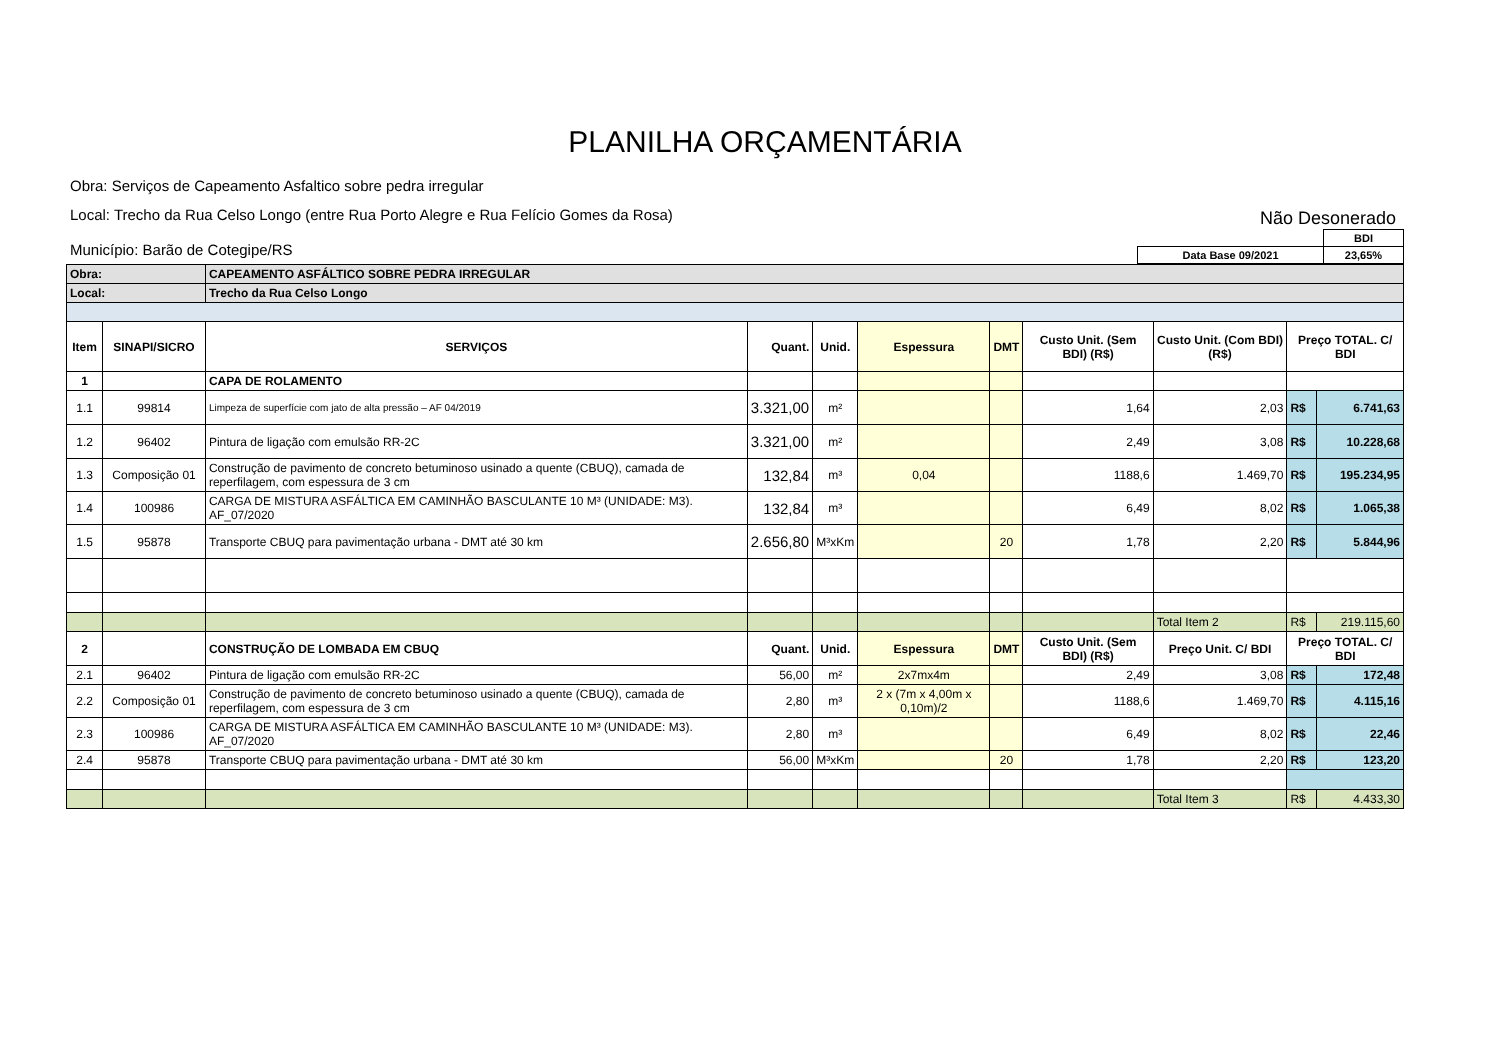PLANILHA ORÇAMENTÁRIA
Obra: Serviços de Capeamento Asfaltico sobre pedra irregular
Local: Trecho da Rua Celso Longo (entre Rua Porto Alegre e Rua Felício Gomes da Rosa)
Não Desonerado
Município: Barão de Cotegipe/RS
| | BDI |
| Data Base 09/2021 | 23,65% |
| Obra: | | CAPEAMENTO ASFÁLTICO SOBRE PEDRA IRREGULAR | | | | | | | | |
| Local: | | Trecho da Rua Celso Longo | | | | | | | | |
| Item | SINAPI/SICRO | SERVIÇOS | Quant. | Unid. | Espessura | DMT | Custo Unit. (Sem BDI) (R$) | Custo Unit. (Com BDI) (R$) | Preço TOTAL. C/ BDI | |
| 1 | | CAPA DE ROLAMENTO | | | | | | | | |
| 1.1 | 99814 | Limpeza de superfície com jato de alta pressão – AF 04/2019 | 3.321,00 | m² | | | 1,64 | 2,03 | R$ | 6.741,63 |
| 1.2 | 96402 | Pintura de ligação com emulsão RR-2C | 3.321,00 | m² | | | 2,49 | 3,08 | R$ | 10.228,68 |
| 1.3 | Composição 01 | Construção de pavimento de concreto betuminoso usinado a quente (CBUQ), camada de reperfilagem, com espessura de 3 cm | 132,84 | m³ | 0,04 | | 1188,6 | 1.469,70 | R$ | 195.234,95 |
| 1.4 | 100986 | CARGA DE MISTURA ASFÁLTICA EM CAMINHÃO BASCULANTE 10 M³ (UNIDADE: M3). AF_07/2020 | 132,84 | m³ | | | 6,49 | 8,02 | R$ | 1.065,38 |
| 1.5 | 95878 | Transporte CBUQ para pavimentação urbana - DMT até 30 km | 2.656,80 | M³xKm | | 20 | 1,78 | 2,20 | R$ | 5.844,96 |
| | | | | | | | | Total Item 2 | R$ | 219.115,60 |
| 2 | | CONSTRUÇÃO DE LOMBADA EM CBUQ | Quant. | Unid. | Espessura | DMT | Custo Unit. (Sem BDI) (R$) | Preço Unit. C/ BDI | Preço TOTAL. C/ BDI | |
| 2.1 | 96402 | Pintura de ligação com emulsão RR-2C | 56,00 | m² | 2x7mx4m | | 2,49 | 3,08 | R$ | 172,48 |
| 2.2 | Composição 01 | Construção de pavimento de concreto betuminoso usinado a quente (CBUQ), camada de reperfilagem, com espessura de 3 cm | 2,80 | m³ | 2 x (7m x 4,00m x 0,10m)/2 | | 1188,6 | 1.469,70 | R$ | 4.115,16 |
| 2.3 | 100986 | CARGA DE MISTURA ASFÁLTICA EM CAMINHÃO BASCULANTE 10 M³ (UNIDADE: M3). AF_07/2020 | 2,80 | m³ | | | 6,49 | 8,02 | R$ | 22,46 |
| 2.4 | 95878 | Transporte CBUQ para pavimentação urbana - DMT até 30 km | 56,00 | M³xKm | | 20 | 1,78 | 2,20 | R$ | 123,20 |
| | | | | | | | | Total Item 3 | R$ | 4.433,30 |